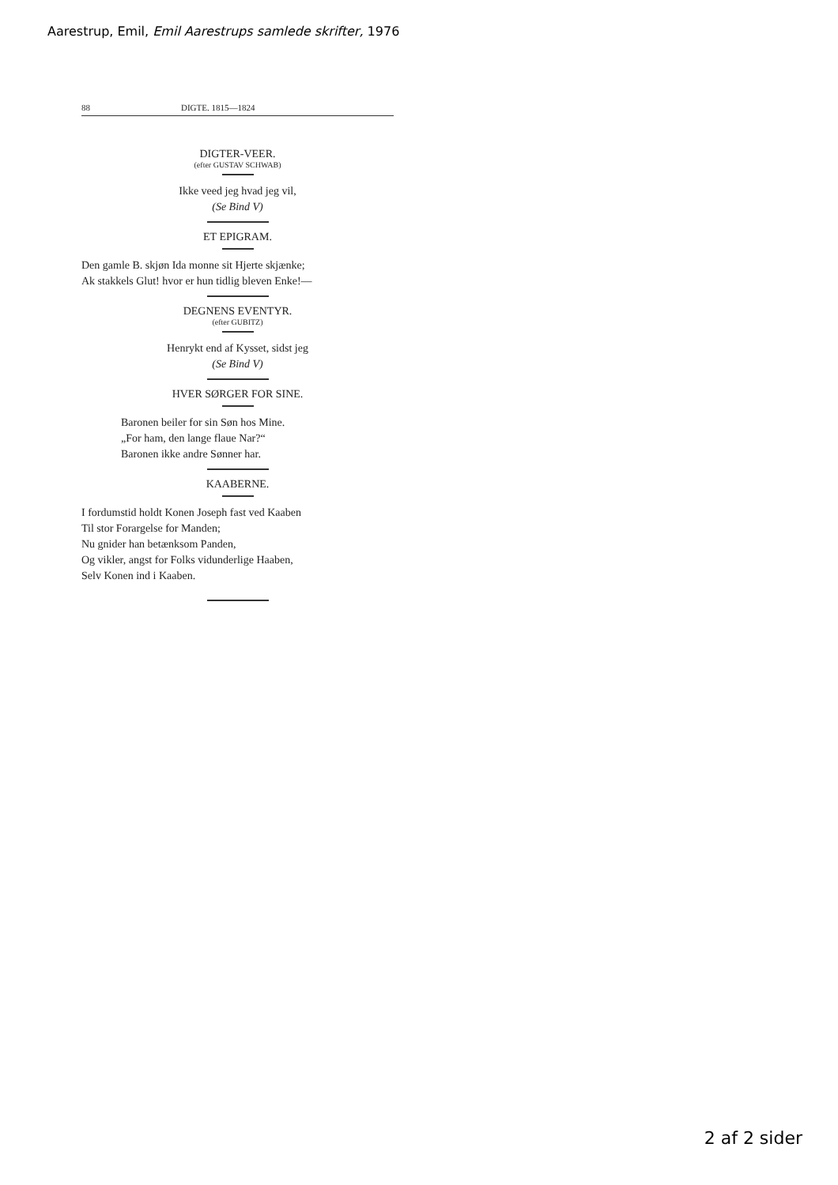Aarestrup, Emil, Emil Aarestrups samlede skrifter, 1976
88 DIGTE. 1815—1824
DIGTER-VEER.
(efter GUSTAV SCHWAB)
Ikke veed jeg hvad jeg vil,
(Se Bind V)
ET EPIGRAM.
Den gamle B. skjøn Ida monne sit Hjerte skjænke;
Ak stakkels Glut! hvor er hun tidlig bleven Enke!—
DEGNENS EVENTYR.
(efter GUBITZ)
Henrykt end af Kysset, sidst jeg
(Se Bind V)
HVER SØRGER FOR SINE.
Baronen beiler for sin Søn hos Mine.
„For ham, den lange flaue Nar?“
Baronen ikke andre Sønner har.
KAABERNE.
I fordumstid holdt Konen Joseph fast ved Kaaben
Til stor Forargelse for Manden;
Nu gnider han betænksom Panden,
Og vikler, angst for Folks vidunderlige Haaben,
Selv Konen ind i Kaaben.
2 af 2 sider